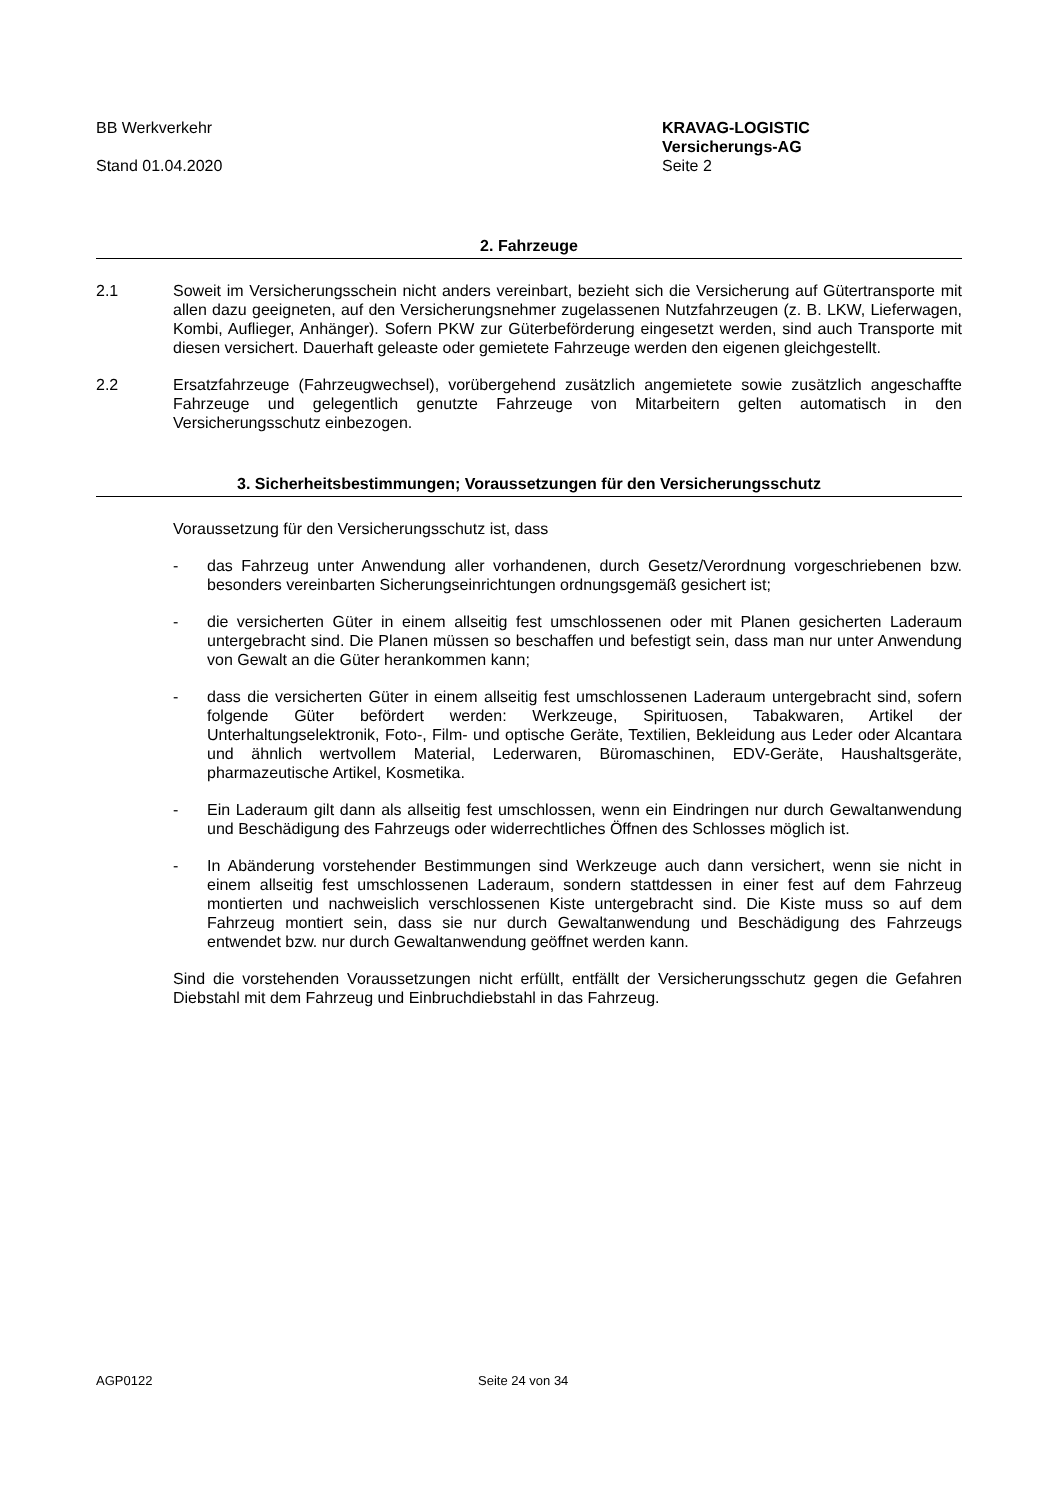BB Werkverkehr
Stand 01.04.2020
KRAVAG-LOGISTIC
Versicherungs-AG
Seite 2
2. Fahrzeuge
2.1 Soweit im Versicherungsschein nicht anders vereinbart, bezieht sich die Versicherung auf Gütertransporte mit allen dazu geeigneten, auf den Versicherungsnehmer zugelassenen Nutzfahrzeugen (z. B. LKW, Lieferwagen, Kombi, Auflieger, Anhänger). Sofern PKW zur Güterbeförderung eingesetzt werden, sind auch Transporte mit diesen versichert. Dauerhaft geleaste oder gemietete Fahrzeuge werden den eigenen gleichgestellt.
2.2 Ersatzfahrzeuge (Fahrzeugwechsel), vorübergehend zusätzlich angemietete sowie zusätzlich angeschaffte Fahrzeuge und gelegentlich genutzte Fahrzeuge von Mitarbeitern gelten automatisch in den Versicherungsschutz einbezogen.
3. Sicherheitsbestimmungen; Voraussetzungen für den Versicherungsschutz
Voraussetzung für den Versicherungsschutz ist, dass
- das Fahrzeug unter Anwendung aller vorhandenen, durch Gesetz/Verordnung vorgeschriebenen bzw. besonders vereinbarten Sicherungseinrichtungen ordnungsgemäß gesichert ist;
- die versicherten Güter in einem allseitig fest umschlossenen oder mit Planen gesicherten Laderaum untergebracht sind. Die Planen müssen so beschaffen und befestigt sein, dass man nur unter Anwendung von Gewalt an die Güter herankommen kann;
- dass die versicherten Güter in einem allseitig fest umschlossenen Laderaum untergebracht sind, sofern folgende Güter befördert werden: Werkzeuge, Spirituosen, Tabakwaren, Artikel der Unterhaltungselektronik, Foto-, Film- und optische Geräte, Textilien, Bekleidung aus Leder oder Alcantara und ähnlich wertvollem Material, Lederwaren, Büromaschinen, EDV-Geräte, Haushaltsgeräte, pharmazeutische Artikel, Kosmetika.
- Ein Laderaum gilt dann als allseitig fest umschlossen, wenn ein Eindringen nur durch Gewaltanwendung und Beschädigung des Fahrzeugs oder widerrechtliches Öffnen des Schlosses möglich ist.
- In Abänderung vorstehender Bestimmungen sind Werkzeuge auch dann versichert, wenn sie nicht in einem allseitig fest umschlossenen Laderaum, sondern stattdessen in einer fest auf dem Fahrzeug montierten und nachweislich verschlossenen Kiste untergebracht sind. Die Kiste muss so auf dem Fahrzeug montiert sein, dass sie nur durch Gewaltanwendung und Beschädigung des Fahrzeugs entwendet bzw. nur durch Gewaltanwendung geöffnet werden kann.
Sind die vorstehenden Voraussetzungen nicht erfüllt, entfällt der Versicherungsschutz gegen die Gefahren Diebstahl mit dem Fahrzeug und Einbruchdiebstahl in das Fahrzeug.
AGP0122 Seite 24 von 34